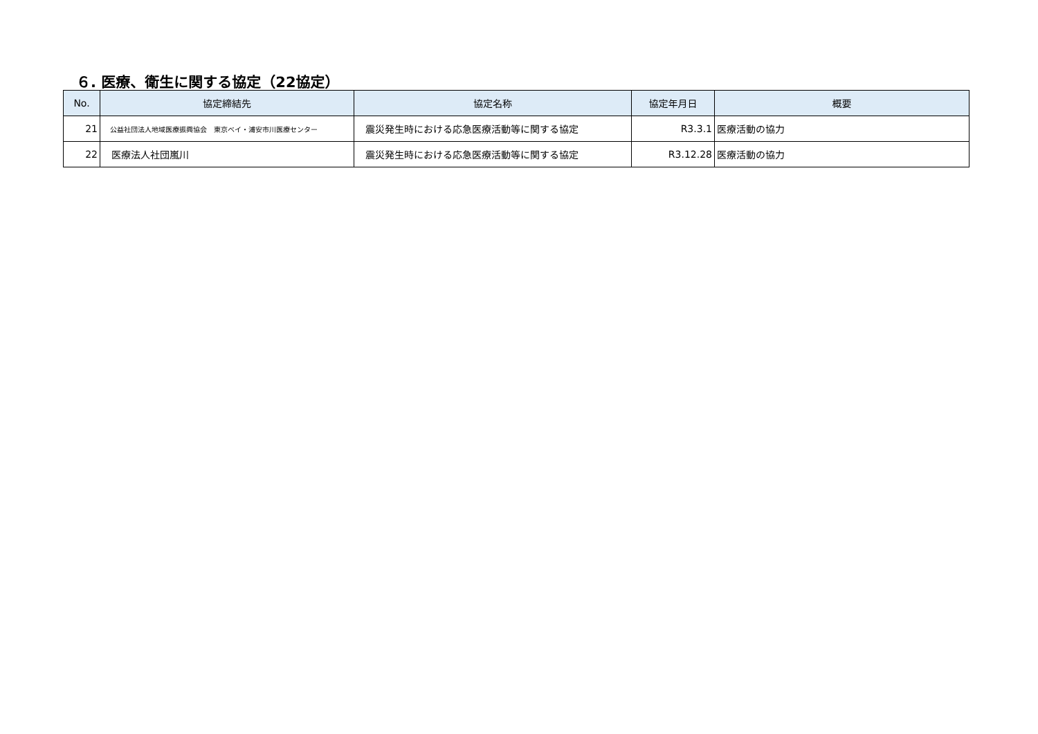６. 医療、衛生に関する協定（22協定）
| No. | 協定締結先 | 協定名称 | 協定年月日 | 概要 |
| --- | --- | --- | --- | --- |
| 21 | 公益社団法人地域医療振興協会 東京ベイ・浦安市川医療センター | 震災発生時における応急医療活動等に関する協定 | R3.3.1 | 医療活動の協力 |
| 22 | 医療法人社団嵐川 | 震災発生時における応急医療活動等に関する協定 | R3.12.28 | 医療活動の協力 |